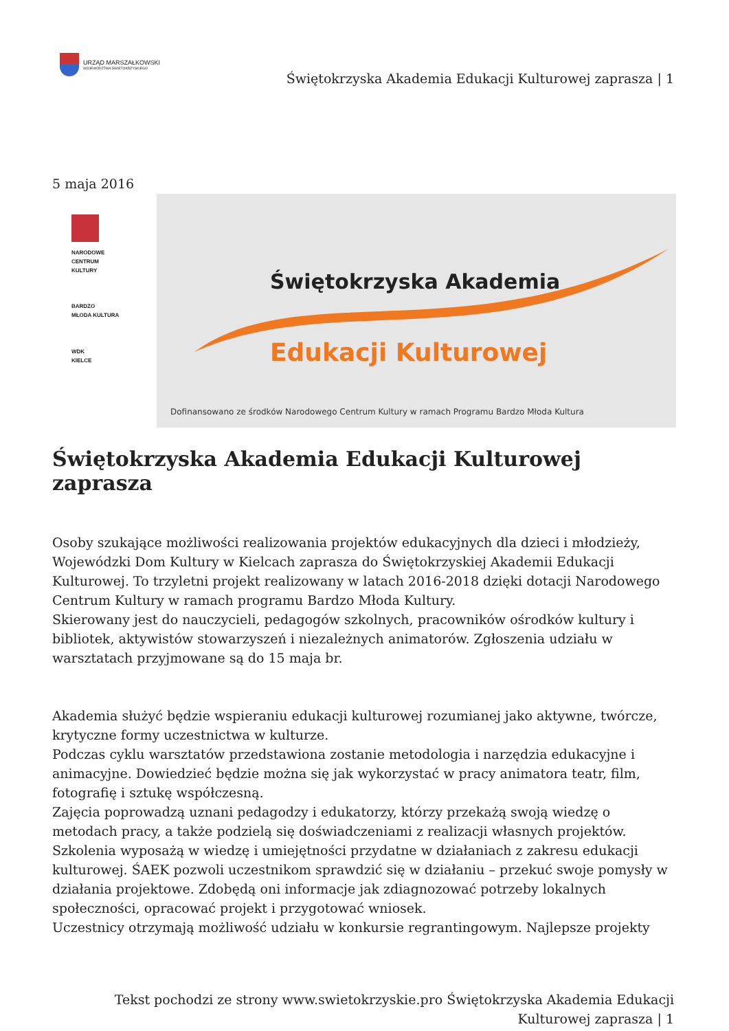URZĄD MARSZAŁKOWSKI
WOJEWÓDZTWA ŚWIĘTOKRZYSKIEGO
Świętokrzyska Akademia Edukacji Kulturowej zaprasza | 1
5 maja 2016
NARODOWE
CENTRUM
KULTURY
BARDZO
MŁODA KULTURA
WDK
KIELCE
Świętokrzyska Akademia
Edukacji Kulturowej
Dofinansowano ze środków Narodowego Centrum Kultury w ramach Programu Bardzo Młoda Kultura
Świętokrzyska Akademia Edukacji Kulturowej zaprasza
Osoby szukające możliwości realizowania projektów edukacyjnych dla dzieci i młodzieży, Wojewódzki Dom Kultury w Kielcach zaprasza do Świętokrzyskiej Akademii Edukacji Kulturowej. To trzyletni projekt realizowany w latach 2016-2018 dzięki dotacji Narodowego Centrum Kultury w ramach programu Bardzo Młoda Kultury.
Skierowany jest do nauczycieli, pedagogów szkolnych, pracowników ośrodków kultury i bibliotek, aktywistów stowarzyszeń i niezależnych animatorów. Zgłoszenia udziału w warsztatach przyjmowane są do 15 maja br.
Akademia służyć będzie wspieraniu edukacji kulturowej rozumianej jako aktywne, twórcze, krytyczne formy uczestnictwa w kulturze.
Podczas cyklu warsztatów przedstawiona zostanie metodologia i narzędzia edukacyjne i animacyjne. Dowiedzieć będzie można się jak wykorzystać w pracy animatora teatr, film, fotografię i sztukę współczesną.
Zajęcia poprowadzą uznani pedagodzy i edukatorzy, którzy przekażą swoją wiedzę o metodach pracy, a także podzielą się doświadczeniami z realizacji własnych projektów.
Szkolenia wyposażą w wiedzę i umiejętności przydatne w działaniach z zakresu edukacji kulturowej. ŚAEK pozwoli uczestnikom sprawdzić się w działaniu – przekuć swoje pomysły w działania projektowe. Zdobędą oni informacje jak zdiagnozować potrzeby lokalnych społeczności, opracować projekt i przygotować wniosek.
Uczestnicy otrzymają możliwość udziału w konkursie regrantingowym. Najlepsze projekty
Tekst pochodzi ze strony www.swietokrzyskie.pro Świętokrzyska Akademia Edukacji Kulturowej zaprasza | 1